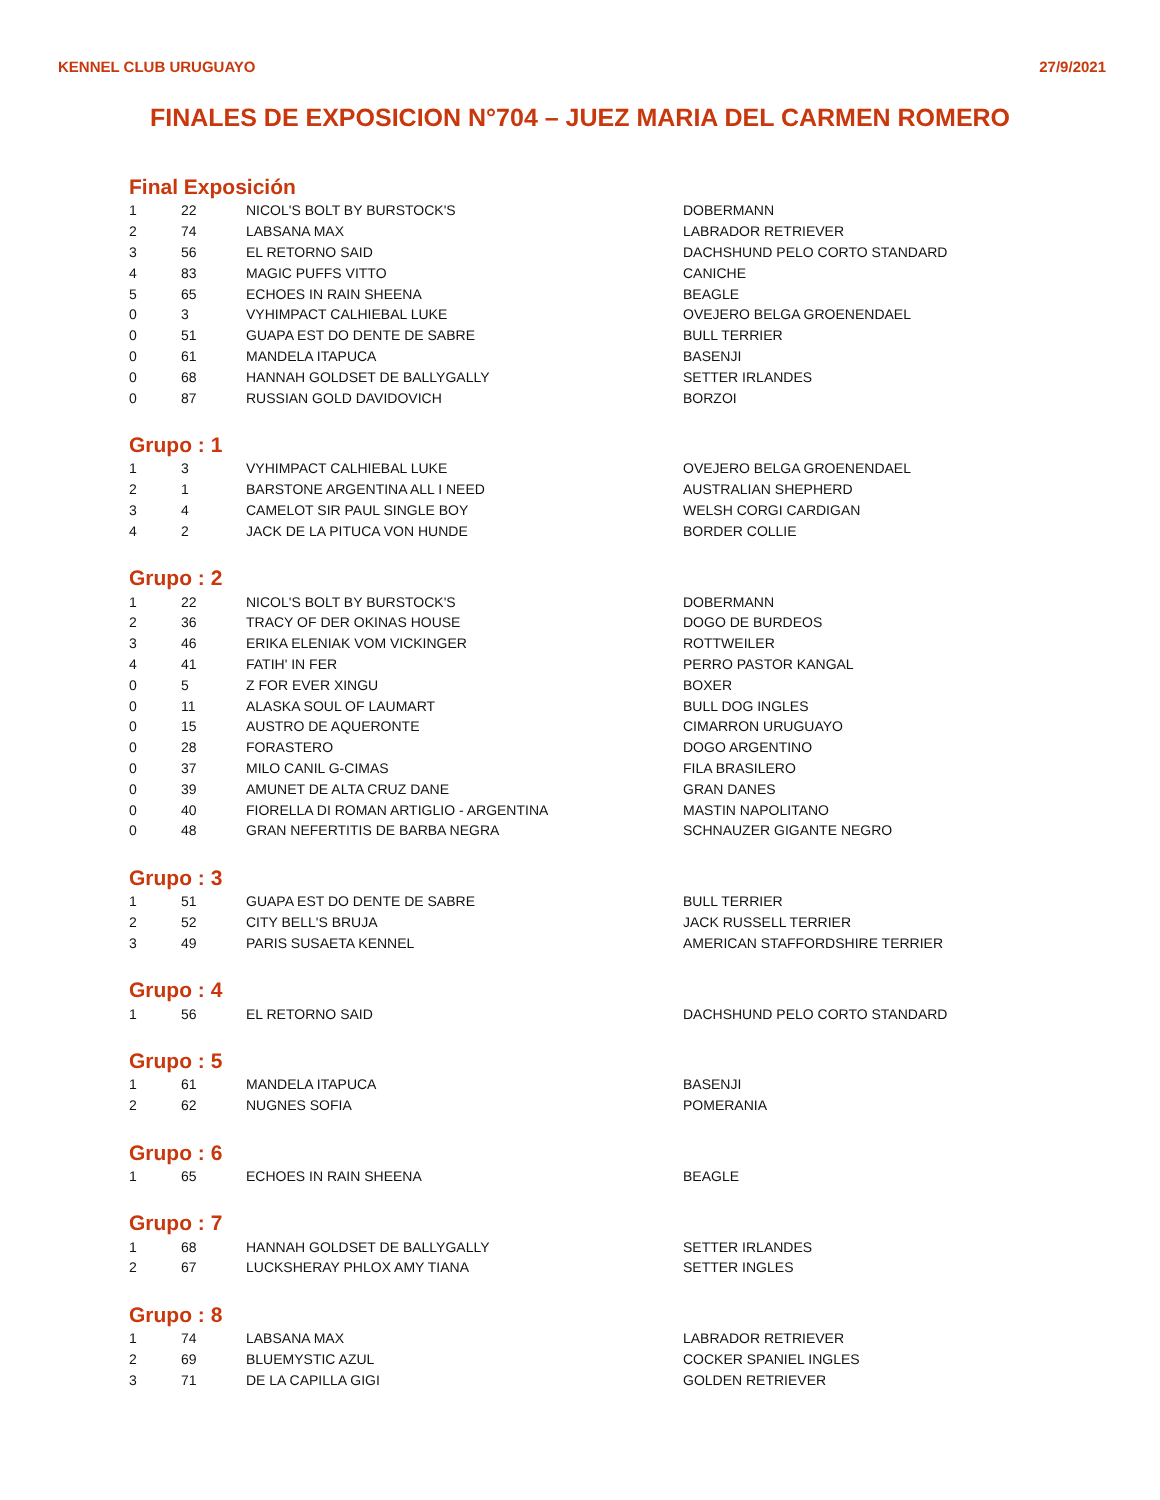KENNEL CLUB URUGUAYO 27/9/2021
FINALES DE EXPOSICION N°704 – JUEZ MARIA DEL CARMEN ROMERO
Final Exposición
| 1 | 22 | NICOL'S BOLT BY BURSTOCK'S | DOBERMANN |
| 2 | 74 | LABSANA MAX | LABRADOR RETRIEVER |
| 3 | 56 | EL RETORNO SAID | DACHSHUND PELO CORTO STANDARD |
| 4 | 83 | MAGIC PUFFS VITTO | CANICHE |
| 5 | 65 | ECHOES IN RAIN SHEENA | BEAGLE |
| 0 | 3 | VYHIMPACT CALHIEBAL LUKE | OVEJERO BELGA GROENENDAEL |
| 0 | 51 | GUAPA EST DO DENTE DE SABRE | BULL TERRIER |
| 0 | 61 | MANDELA ITAPUCA | BASENJI |
| 0 | 68 | HANNAH GOLDSET DE BALLYGALLY | SETTER IRLANDES |
| 0 | 87 | RUSSIAN GOLD DAVIDOVICH | BORZOI |
Grupo : 1
| 1 | 3 | VYHIMPACT CALHIEBAL LUKE | OVEJERO BELGA GROENENDAEL |
| 2 | 1 | BARSTONE ARGENTINA ALL I NEED | AUSTRALIAN SHEPHERD |
| 3 | 4 | CAMELOT SIR PAUL SINGLE BOY | WELSH CORGI CARDIGAN |
| 4 | 2 | JACK DE LA PITUCA VON HUNDE | BORDER COLLIE |
Grupo : 2
| 1 | 22 | NICOL'S BOLT BY BURSTOCK'S | DOBERMANN |
| 2 | 36 | TRACY OF DER OKINAS HOUSE | DOGO DE BURDEOS |
| 3 | 46 | ERIKA ELENIAK VOM VICKINGER | ROTTWEILER |
| 4 | 41 | FATIH' IN FER | PERRO PASTOR KANGAL |
| 0 | 5 | Z FOR EVER XINGU | BOXER |
| 0 | 11 | ALASKA SOUL OF LAUMART | BULL DOG INGLES |
| 0 | 15 | AUSTRO DE AQUERONTE | CIMARRON URUGUAYO |
| 0 | 28 | FORASTERO | DOGO ARGENTINO |
| 0 | 37 | MILO CANIL G-CIMAS | FILA BRASILERO |
| 0 | 39 | AMUNET DE ALTA CRUZ DANE | GRAN DANES |
| 0 | 40 | FIORELLA DI ROMAN ARTIGLIO - ARGENTINA | MASTIN NAPOLITANO |
| 0 | 48 | GRAN NEFERTITIS DE BARBA NEGRA | SCHNAUZER GIGANTE NEGRO |
Grupo : 3
| 1 | 51 | GUAPA EST DO DENTE DE SABRE | BULL TERRIER |
| 2 | 52 | CITY BELL'S BRUJA | JACK RUSSELL TERRIER |
| 3 | 49 | PARIS SUSAETA KENNEL | AMERICAN STAFFORDSHIRE TERRIER |
Grupo : 4
| 1 | 56 | EL RETORNO SAID | DACHSHUND PELO CORTO STANDARD |
Grupo : 5
| 1 | 61 | MANDELA ITAPUCA | BASENJI |
| 2 | 62 | NUGNES SOFIA | POMERANIA |
Grupo : 6
| 1 | 65 | ECHOES IN RAIN SHEENA | BEAGLE |
Grupo : 7
| 1 | 68 | HANNAH GOLDSET DE BALLYGALLY | SETTER IRLANDES |
| 2 | 67 | LUCKSHERAY PHLOX AMY TIANA | SETTER INGLES |
Grupo : 8
| 1 | 74 | LABSANA MAX | LABRADOR RETRIEVER |
| 2 | 69 | BLUEMYSTIC AZUL | COCKER SPANIEL INGLES |
| 3 | 71 | DE LA CAPILLA GIGI | GOLDEN RETRIEVER |